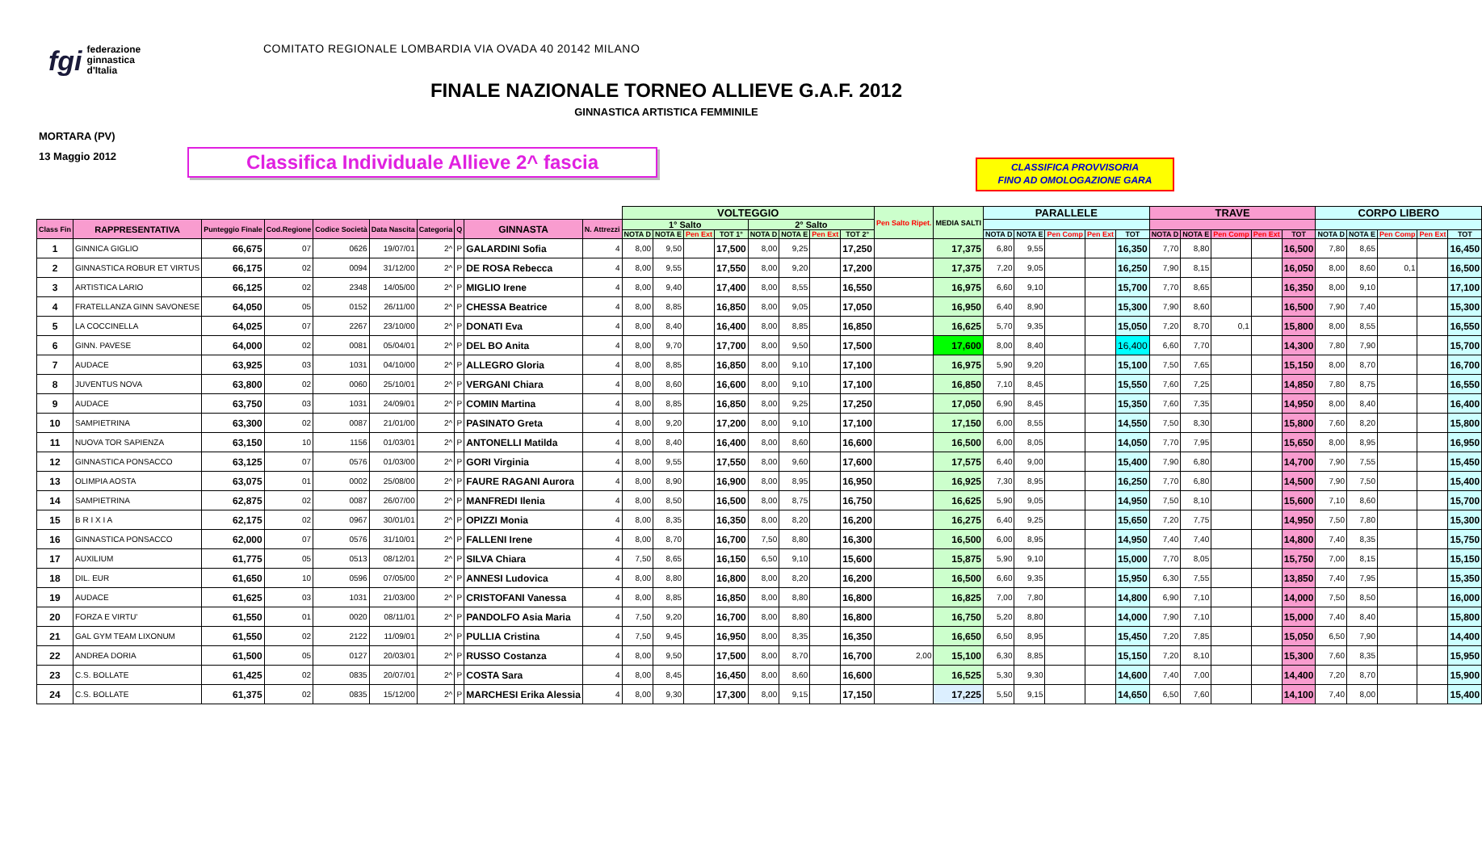fgi federazione
ginnastica
d'Italia
COMITATO REGIONALE LOMBARDIA VIA OVADA 40 20142 MILANO
FINALE NAZIONALE TORNEO ALLIEVE G.A.F. 2012
GINNASTICA ARTISTICA FEMMINILE
MORTARA (PV)
13 Maggio 2012
Classifica Individuale Allieve 2^ fascia
CLASSIFICA PROVVISORIA
FINO AD OMOLOGAZIONE GARA
| | | | | | | | | | | VOLTEGGIO | | | | | | | | Pen Salto Ripet. | MEDIA SALTI | PARALLELE | | | | | TRAVE | | | | | CORPO LIBERO | | | | |
| --- | --- | --- | --- | --- | --- | --- | --- | --- | --- | --- | --- | --- | --- | --- | --- | --- | --- | --- | --- | --- | --- | --- | --- | --- | --- | --- | --- | --- | --- | --- | --- | --- | --- | --- |
| Class Fin | RAPPRESENTATIVA | Punteggio Finale | Cod.Regione | Codice Società | Data Nascita | Categoria | Q | GINNASTA | N. Attrezzi | 1° Salto | | | | 2° Salto | | | | | | | | | | | | | | | | | | | | |
| | | | | | | | | | | NOTA D | NOTA E | Pen Ext | TOT 1° | NOTA D | NOTA E | Pen Ext | TOT 2° | | | NOTA D | NOTA E | Pen Comp | Pen Ext | TOT | NOTA D | NOTA E | Pen Comp | Pen Ext | TOT | NOTA D | NOTA E | Pen Comp | Pen Ext | TOT |
| 1 | GINNICA GIGLIO | 66,675 | 07 | 0626 | 19/07/01 | 2^ | P | GALARDINI Sofia | 4 | 8,00 | 9,50 | | 17,500 | 8,00 | 9,25 | | 17,250 | | 17,375 | 6,80 | 9,55 | | | 16,350 | 7,70 | 8,80 | | | 16,500 | 7,80 | 8,65 | | | 16,450 |
| 2 | GINNASTICA ROBUR ET VIRTUS | 66,175 | 02 | 0094 | 31/12/00 | 2^ | P | DE ROSA Rebecca | 4 | 8,00 | 9,55 | | 17,550 | 8,00 | 9,20 | | 17,200 | | 17,375 | 7,20 | 9,05 | | | 16,250 | 7,90 | 8,15 | | | 16,050 | 8,00 | 8,60 | 0,1 | | 16,500 |
| 3 | ARTISTICA LARIO | 66,125 | 02 | 2348 | 14/05/00 | 2^ | P | MIGLIO Irene | 4 | 8,00 | 9,40 | | 17,400 | 8,00 | 8,55 | | 16,550 | | 16,975 | 6,60 | 9,10 | | | 15,700 | 7,70 | 8,65 | | | 16,350 | 8,00 | 9,10 | | | 17,100 |
| 4 | FRATELLANZA GINN SAVONESE | 64,050 | 05 | 0152 | 26/11/00 | 2^ | P | CHESSA Beatrice | 4 | 8,00 | 8,85 | | 16,850 | 8,00 | 9,05 | | 17,050 | | 16,950 | 6,40 | 8,90 | | | 15,300 | 7,90 | 8,60 | | | 16,500 | 7,90 | 7,40 | | | 15,300 |
| 5 | LA COCCINELLA | 64,025 | 07 | 2267 | 23/10/00 | 2^ | P | DONATI Eva | 4 | 8,00 | 8,40 | | 16,400 | 8,00 | 8,85 | | 16,850 | | 16,625 | 5,70 | 9,35 | | | 15,050 | 7,20 | 8,70 | 0,1 | | 15,800 | 8,00 | 8,55 | | | 16,550 |
| 6 | GINN. PAVESE | 64,000 | 02 | 0081 | 05/04/01 | 2^ | P | DEL BO Anita | 4 | 8,00 | 9,70 | | 17,700 | 8,00 | 9,50 | | 17,500 | | 17,600 | 8,00 | 8,40 | | | 16,400 | 6,60 | 7,70 | | | 14,300 | 7,80 | 7,90 | | | 15,700 |
| 7 | AUDACE | 63,925 | 03 | 1031 | 04/10/00 | 2^ | P | ALLEGRO Gloria | 4 | 8,00 | 8,85 | | 16,850 | 8,00 | 9,10 | | 17,100 | | 16,975 | 5,90 | 9,20 | | | 15,100 | 7,50 | 7,65 | | | 15,150 | 8,00 | 8,70 | | | 16,700 |
| 8 | JUVENTUS NOVA | 63,800 | 02 | 0060 | 25/10/01 | 2^ | P | VERGANI Chiara | 4 | 8,00 | 8,60 | | 16,600 | 8,00 | 9,10 | | 17,100 | | 16,850 | 7,10 | 8,45 | | | 15,550 | 7,60 | 7,25 | | | 14,850 | 7,80 | 8,75 | | | 16,550 |
| 9 | AUDACE | 63,750 | 03 | 1031 | 24/09/01 | 2^ | P | COMIN Martina | 4 | 8,00 | 8,85 | | 16,850 | 8,00 | 9,25 | | 17,250 | | 17,050 | 6,90 | 8,45 | | | 15,350 | 7,60 | 7,35 | | | 14,950 | 8,00 | 8,40 | | | 16,400 |
| 10 | SAMPIETRINA | 63,300 | 02 | 0087 | 21/01/00 | 2^ | P | PASINATO Greta | 4 | 8,00 | 9,20 | | 17,200 | 8,00 | 9,10 | | 17,100 | | 17,150 | 6,00 | 8,55 | | | 14,550 | 7,50 | 8,30 | | | 15,800 | 7,60 | 8,20 | | | 15,800 |
| 11 | NUOVA TOR SAPIENZA | 63,150 | 10 | 1156 | 01/03/01 | 2^ | P | ANTONELLI Matilda | 4 | 8,00 | 8,40 | | 16,400 | 8,00 | 8,60 | | 16,600 | | 16,500 | 6,00 | 8,05 | | | 14,050 | 7,70 | 7,95 | | | 15,650 | 8,00 | 8,95 | | | 16,950 |
| 12 | GINNASTICA PONSACCO | 63,125 | 07 | 0576 | 01/03/00 | 2^ | P | GORI Virginia | 4 | 8,00 | 9,55 | | 17,550 | 8,00 | 9,60 | | 17,600 | | 17,575 | 6,40 | 9,00 | | | 15,400 | 7,90 | 6,80 | | | 14,700 | 7,90 | 7,55 | | | 15,450 |
| 13 | OLIMPIA AOSTA | 63,075 | 01 | 0002 | 25/08/00 | 2^ | P | FAURE RAGANI Aurora | 4 | 8,00 | 8,90 | | 16,900 | 8,00 | 8,95 | | 16,950 | | 16,925 | 7,30 | 8,95 | | | 16,250 | 7,70 | 6,80 | | | 14,500 | 7,90 | 7,50 | | | 15,400 |
| 14 | SAMPIETRINA | 62,875 | 02 | 0087 | 26/07/00 | 2^ | P | MANFREDI Ilenia | 4 | 8,00 | 8,50 | | 16,500 | 8,00 | 8,75 | | 16,750 | | 16,625 | 5,90 | 9,05 | | | 14,950 | 7,50 | 8,10 | | | 15,600 | 7,10 | 8,60 | | | 15,700 |
| 15 | B R I X I A | 62,175 | 02 | 0967 | 30/01/01 | 2^ | P | OPIZZI Monia | 4 | 8,00 | 8,35 | | 16,350 | 8,00 | 8,20 | | 16,200 | | 16,275 | 6,40 | 9,25 | | | 15,650 | 7,20 | 7,75 | | | 14,950 | 7,50 | 7,80 | | | 15,300 |
| 16 | GINNASTICA PONSACCO | 62,000 | 07 | 0576 | 31/10/01 | 2^ | P | FALLENI Irene | 4 | 8,00 | 8,70 | | 16,700 | 7,50 | 8,80 | | 16,300 | | 16,500 | 6,00 | 8,95 | | | 14,950 | 7,40 | 7,40 | | | 14,800 | 7,40 | 8,35 | | | 15,750 |
| 17 | AUXILIUM | 61,775 | 05 | 0513 | 08/12/01 | 2^ | P | SILVA Chiara | 4 | 7,50 | 8,65 | | 16,150 | 6,50 | 9,10 | | 15,600 | | 15,875 | 5,90 | 9,10 | | | 15,000 | 7,70 | 8,05 | | | 15,750 | 7,00 | 8,15 | | | 15,150 |
| 18 | DIL. EUR | 61,650 | 10 | 0596 | 07/05/00 | 2^ | P | ANNESI Ludovica | 4 | 8,00 | 8,80 | | 16,800 | 8,00 | 8,20 | | 16,200 | | 16,500 | 6,60 | 9,35 | | | 15,950 | 6,30 | 7,55 | | | 13,850 | 7,40 | 7,95 | | | 15,350 |
| 19 | AUDACE | 61,625 | 03 | 1031 | 21/03/00 | 2^ | P | CRISTOFANI Vanessa | 4 | 8,00 | 8,85 | | 16,850 | 8,00 | 8,80 | | 16,800 | | 16,825 | 7,00 | 7,80 | | | 14,800 | 6,90 | 7,10 | | | 14,000 | 7,50 | 8,50 | | | 16,000 |
| 20 | FORZA E VIRTU' | 61,550 | 01 | 0020 | 08/11/01 | 2^ | P | PANDOLFO Asia Maria | 4 | 7,50 | 9,20 | | 16,700 | 8,00 | 8,80 | | 16,800 | | 16,750 | 5,20 | 8,80 | | | 14,000 | 7,90 | 7,10 | | | 15,000 | 7,40 | 8,40 | | | 15,800 |
| 21 | GAL GYM TEAM LIXONUM | 61,550 | 02 | 2122 | 11/09/01 | 2^ | P | PULLIA Cristina | 4 | 7,50 | 9,45 | | 16,950 | 8,00 | 8,35 | | 16,350 | | 16,650 | 6,50 | 8,95 | | | 15,450 | 7,20 | 7,85 | | | 15,050 | 6,50 | 7,90 | | | 14,400 |
| 22 | ANDREA DORIA | 61,500 | 05 | 0127 | 20/03/01 | 2^ | P | RUSSO Costanza | 4 | 8,00 | 9,50 | | 17,500 | 8,00 | 8,70 | | 16,700 | 2,00 | 15,100 | 6,30 | 8,85 | | | 15,150 | 7,20 | 8,10 | | | 15,300 | 7,60 | 8,35 | | | 15,950 |
| 23 | C.S. BOLLATE | 61,425 | 02 | 0835 | 20/07/01 | 2^ | P | COSTA Sara | 4 | 8,00 | 8,45 | | 16,450 | 8,00 | 8,60 | | 16,600 | | 16,525 | 5,30 | 9,30 | | | 14,600 | 7,40 | 7,00 | | | 14,400 | 7,20 | 8,70 | | | 15,900 |
| 24 | C.S. BOLLATE | 61,375 | 02 | 0835 | 15/12/00 | 2^ | P | MARCHESI Erika Alessia | 4 | 8,00 | 9,30 | | 17,300 | 8,00 | 9,15 | | 17,150 | | 17,225 | 5,50 | 9,15 | | | 14,650 | 6,50 | 7,60 | | | 14,100 | 7,40 | 8,00 | | | 15,400 |